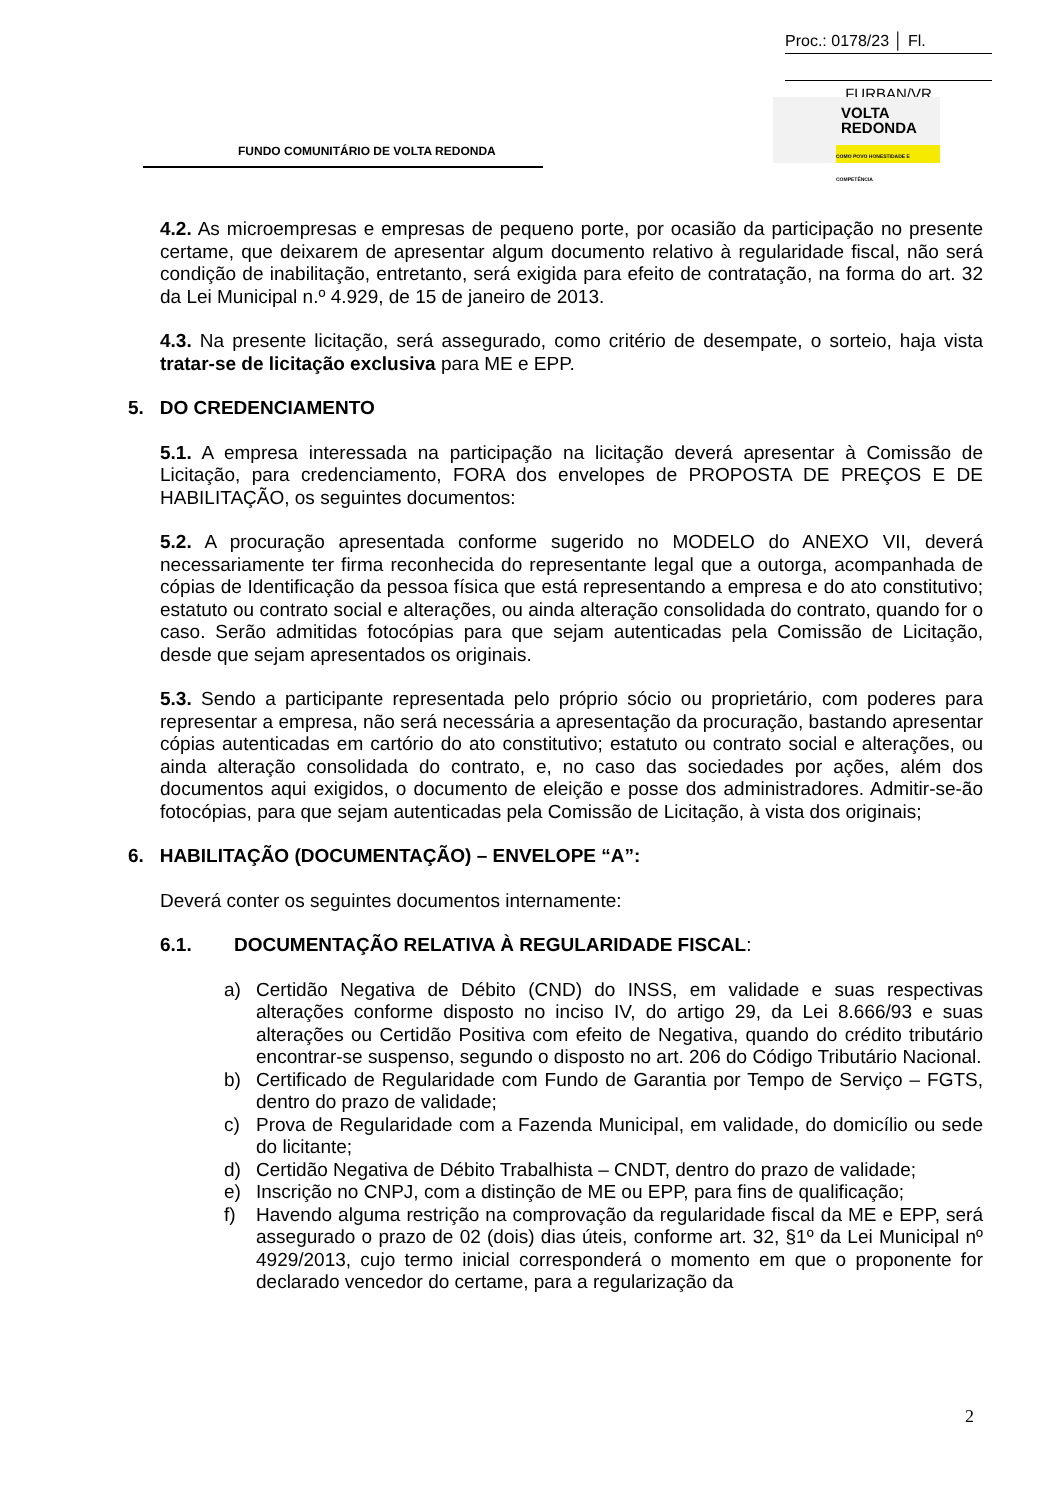Proc.: 0178/23 │ Fl.
FURBAN/VR
FUNDO COMUNITÁRIO DE VOLTA REDONDA
VOLTA
REDONDA
COMO POVO HONESTIDADE E COMPETÊNCIA
4.2. As microempresas e empresas de pequeno porte, por ocasião da participação no presente certame, que deixarem de apresentar algum documento relativo à regularidade fiscal, não será condição de inabilitação, entretanto, será exigida para efeito de contratação, na forma do art. 32 da Lei Municipal n.º 4.929, de 15 de janeiro de 2013.
4.3. Na presente licitação, será assegurado, como critério de desempate, o sorteio, haja vista tratar-se de licitação exclusiva para ME e EPP.
5. DO CREDENCIAMENTO
5.1. A empresa interessada na participação na licitação deverá apresentar à Comissão de Licitação, para credenciamento, FORA dos envelopes de PROPOSTA DE PREÇOS E DE HABILITAÇÃO, os seguintes documentos:
5.2. A procuração apresentada conforme sugerido no MODELO do ANEXO VII, deverá necessariamente ter firma reconhecida do representante legal que a outorga, acompanhada de cópias de Identificação da pessoa física que está representando a empresa e do ato constitutivo; estatuto ou contrato social e alterações, ou ainda alteração consolidada do contrato, quando for o caso. Serão admitidas fotocópias para que sejam autenticadas pela Comissão de Licitação, desde que sejam apresentados os originais.
5.3. Sendo a participante representada pelo próprio sócio ou proprietário, com poderes para representar a empresa, não será necessária a apresentação da procuração, bastando apresentar cópias autenticadas em cartório do ato constitutivo; estatuto ou contrato social e alterações, ou ainda alteração consolidada do contrato, e, no caso das sociedades por ações, além dos documentos aqui exigidos, o documento de eleição e posse dos administradores. Admitir-se-ão fotocópias, para que sejam autenticadas pela Comissão de Licitação, à vista dos originais;
6. HABILITAÇÃO (DOCUMENTAÇÃO) – ENVELOPE “A”:
Deverá conter os seguintes documentos internamente:
6.1. DOCUMENTAÇÃO RELATIVA À REGULARIDADE FISCAL:
a) Certidão Negativa de Débito (CND) do INSS, em validade e suas respectivas alterações conforme disposto no inciso IV, do artigo 29, da Lei 8.666/93 e suas alterações ou Certidão Positiva com efeito de Negativa, quando do crédito tributário encontrar-se suspenso, segundo o disposto no art. 206 do Código Tributário Nacional.
b) Certificado de Regularidade com Fundo de Garantia por Tempo de Serviço – FGTS, dentro do prazo de validade;
c) Prova de Regularidade com a Fazenda Municipal, em validade, do domicílio ou sede do licitante;
d) Certidão Negativa de Débito Trabalhista – CNDT, dentro do prazo de validade;
e) Inscrição no CNPJ, com a distinção de ME ou EPP, para fins de qualificação;
f) Havendo alguma restrição na comprovação da regularidade fiscal da ME e EPP, será assegurado o prazo de 02 (dois) dias úteis, conforme art. 32, §1º da Lei Municipal nº 4929/2013, cujo termo inicial corresponderá o momento em que o proponente for declarado vencedor do certame, para a regularização da
2